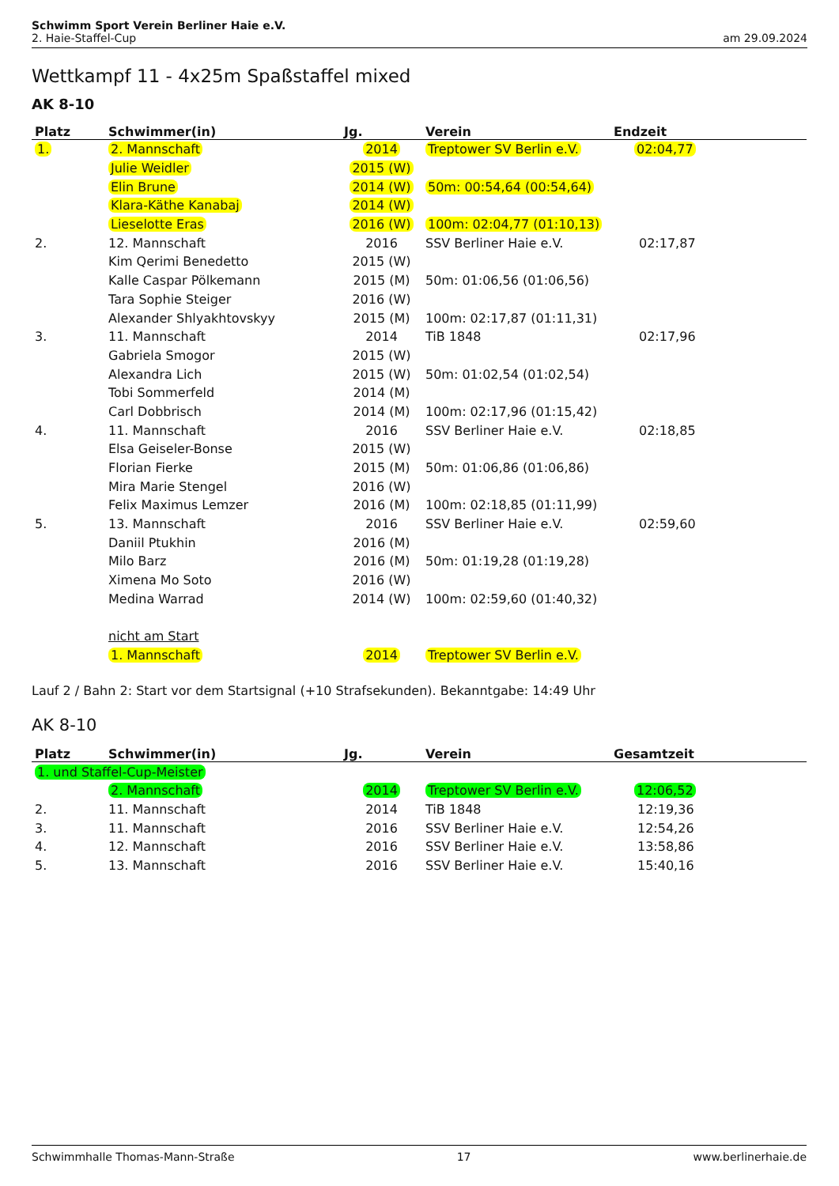Schwimm Sport Verein Berliner Haie e.V.
2. Haie-Staffel-Cup
am 29.09.2024
Wettkampf 11 - 4x25m Spaßstaffel mixed
AK 8-10
| Platz | Schwimmer(in) | Jg. | Verein | Endzeit |
| --- | --- | --- | --- | --- |
| 1. | 2. Mannschaft | 2014 | Treptower SV Berlin e.V. | 02:04,77 |
| | Julie Weidler | 2015 (W) | | |
| | Elin Brune | 2014 (W) | 50m: 00:54,64 (00:54,64) | |
| | Klara-Käthe Kanabaj | 2014 (W) | | |
| | Lieselotte Eras | 2016 (W) | 100m: 02:04,77 (01:10,13) | |
| 2. | 12. Mannschaft | 2016 | SSV Berliner Haie e.V. | 02:17,87 |
| | Kim Qerimi Benedetto | 2015 (W) | | |
| | Kalle Caspar Pölkemann | 2015 (M) | 50m: 01:06,56 (01:06,56) | |
| | Tara Sophie Steiger | 2016 (W) | | |
| | Alexander Shlyakhtovskyy | 2015 (M) | 100m: 02:17,87 (01:11,31) | |
| 3. | 11. Mannschaft | 2014 | TiB 1848 | 02:17,96 |
| | Gabriela Smogor | 2015 (W) | | |
| | Alexandra Lich | 2015 (W) | 50m: 01:02,54 (01:02,54) | |
| | Tobi Sommerfeld | 2014 (M) | | |
| | Carl Dobbrisch | 2014 (M) | 100m: 02:17,96 (01:15,42) | |
| 4. | 11. Mannschaft | 2016 | SSV Berliner Haie e.V. | 02:18,85 |
| | Elsa Geiseler-Bonse | 2015 (W) | | |
| | Florian Fierke | 2015 (M) | 50m: 01:06,86 (01:06,86) | |
| | Mira Marie Stengel | 2016 (W) | | |
| | Felix Maximus Lemzer | 2016 (M) | 100m: 02:18,85 (01:11,99) | |
| 5. | 13. Mannschaft | 2016 | SSV Berliner Haie e.V. | 02:59,60 |
| | Daniil Ptukhin | 2016 (M) | | |
| | Milo Barz | 2016 (M) | 50m: 01:19,28 (01:19,28) | |
| | Ximena Mo Soto | 2016 (W) | | |
| | Medina Warrad | 2014 (W) | 100m: 02:59,60 (01:40,32) | |
| | nicht am Start | | | |
| | 1. Mannschaft | 2014 | Treptower SV Berlin e.V. | |
Lauf 2 / Bahn 2: Start vor dem Startsignal (+10 Strafsekunden). Bekanntgabe: 14:49 Uhr
AK 8-10
| Platz | Schwimmer(in) | Jg. | Verein | Gesamtzeit |
| --- | --- | --- | --- | --- |
| 1. und Staffel-Cup-Meister | | | | |
| | 2. Mannschaft | 2014 | Treptower SV Berlin e.V. | 12:06,52 |
| 2. | 11. Mannschaft | 2014 | TiB 1848 | 12:19,36 |
| 3. | 11. Mannschaft | 2016 | SSV Berliner Haie e.V. | 12:54,26 |
| 4. | 12. Mannschaft | 2016 | SSV Berliner Haie e.V. | 13:58,86 |
| 5. | 13. Mannschaft | 2016 | SSV Berliner Haie e.V. | 15:40,16 |
Schwimmhalle Thomas-Mann-Straße 17 www.berlinerhaie.de